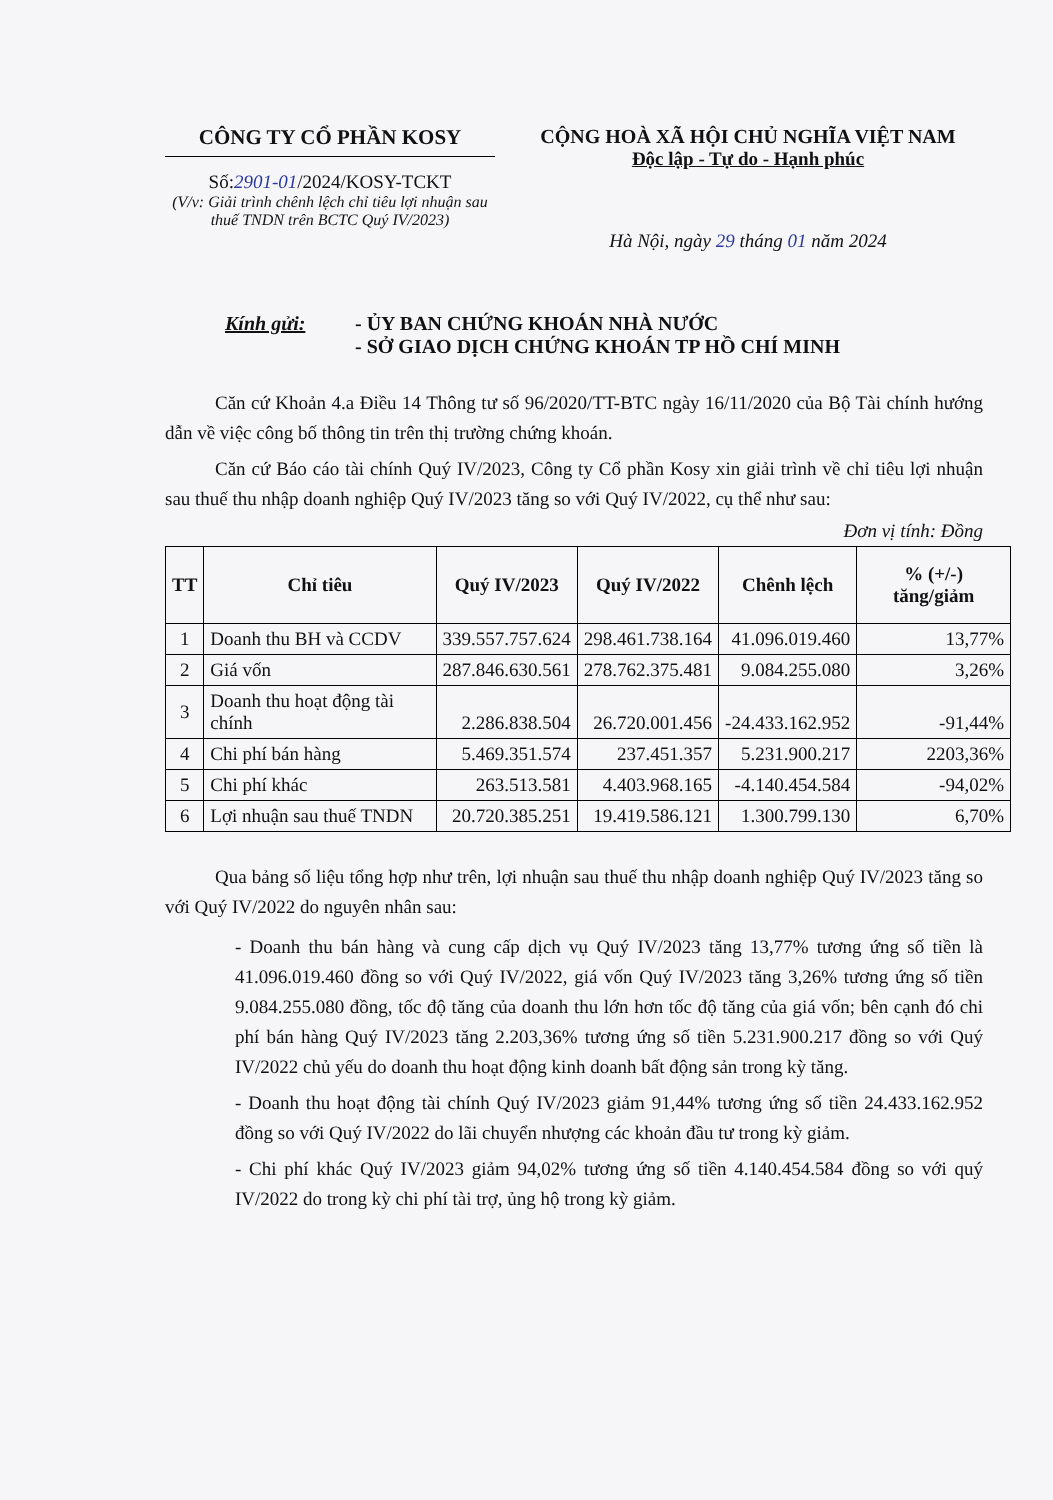CÔNG TY CỔ PHẦN KOSY
Số:2901-01/2024/KOSY-TCKT
(V/v: Giải trình chênh lệch chỉ tiêu lợi nhuận sau thuế TNDN trên BCTC Quý IV/2023)
CỘNG HOÀ XÃ HỘI CHỦ NGHĨA VIỆT NAM
Độc lập - Tự do - Hạnh phúc
Hà Nội, ngày 29 tháng 01 năm 2024
Kính gửi: - ỦY BAN CHỨNG KHOÁN NHÀ NƯỚC
- SỞ GIAO DỊCH CHỨNG KHOÁN TP HỒ CHÍ MINH
Căn cứ Khoản 4.a Điều 14 Thông tư số 96/2020/TT-BTC ngày 16/11/2020 của Bộ Tài chính hướng dẫn về việc công bố thông tin trên thị trường chứng khoán.
Căn cứ Báo cáo tài chính Quý IV/2023, Công ty Cổ phần Kosy xin giải trình về chỉ tiêu lợi nhuận sau thuế thu nhập doanh nghiệp Quý IV/2023 tăng so với Quý IV/2022, cụ thể như sau:
Đơn vị tính: Đồng
| TT | Chỉ tiêu | Quý IV/2023 | Quý IV/2022 | Chênh lệch | % (+/-) tăng/giảm |
| --- | --- | --- | --- | --- | --- |
| 1 | Doanh thu BH và CCDV | 339.557.757.624 | 298.461.738.164 | 41.096.019.460 | 13,77% |
| 2 | Giá vốn | 287.846.630.561 | 278.762.375.481 | 9.084.255.080 | 3,26% |
| 3 | Doanh thu hoạt động tài chính | 2.286.838.504 | 26.720.001.456 | -24.433.162.952 | -91,44% |
| 4 | Chi phí bán hàng | 5.469.351.574 | 237.451.357 | 5.231.900.217 | 2203,36% |
| 5 | Chi phí khác | 263.513.581 | 4.403.968.165 | -4.140.454.584 | -94,02% |
| 6 | Lợi nhuận sau thuế TNDN | 20.720.385.251 | 19.419.586.121 | 1.300.799.130 | 6,70% |
Qua bảng số liệu tổng hợp như trên, lợi nhuận sau thuế thu nhập doanh nghiệp Quý IV/2023 tăng so với Quý IV/2022 do nguyên nhân sau:
- Doanh thu bán hàng và cung cấp dịch vụ Quý IV/2023 tăng 13,77% tương ứng số tiền là 41.096.019.460 đồng so với Quý IV/2022, giá vốn Quý IV/2023 tăng 3,26% tương ứng số tiền 9.084.255.080 đồng, tốc độ tăng của doanh thu lớn hơn tốc độ tăng của giá vốn; bên cạnh đó chi phí bán hàng Quý IV/2023 tăng 2.203,36% tương ứng số tiền 5.231.900.217 đồng so với Quý IV/2022 chủ yếu do doanh thu hoạt động kinh doanh bất động sản trong kỳ tăng.
- Doanh thu hoạt động tài chính Quý IV/2023 giảm 91,44% tương ứng số tiền 24.433.162.952 đồng so với Quý IV/2022 do lãi chuyển nhượng các khoản đầu tư trong kỳ giảm.
- Chi phí khác Quý IV/2023 giảm 94,02% tương ứng số tiền 4.140.454.584 đồng so với quý IV/2022 do trong kỳ chi phí tài trợ, ủng hộ trong kỳ giảm.